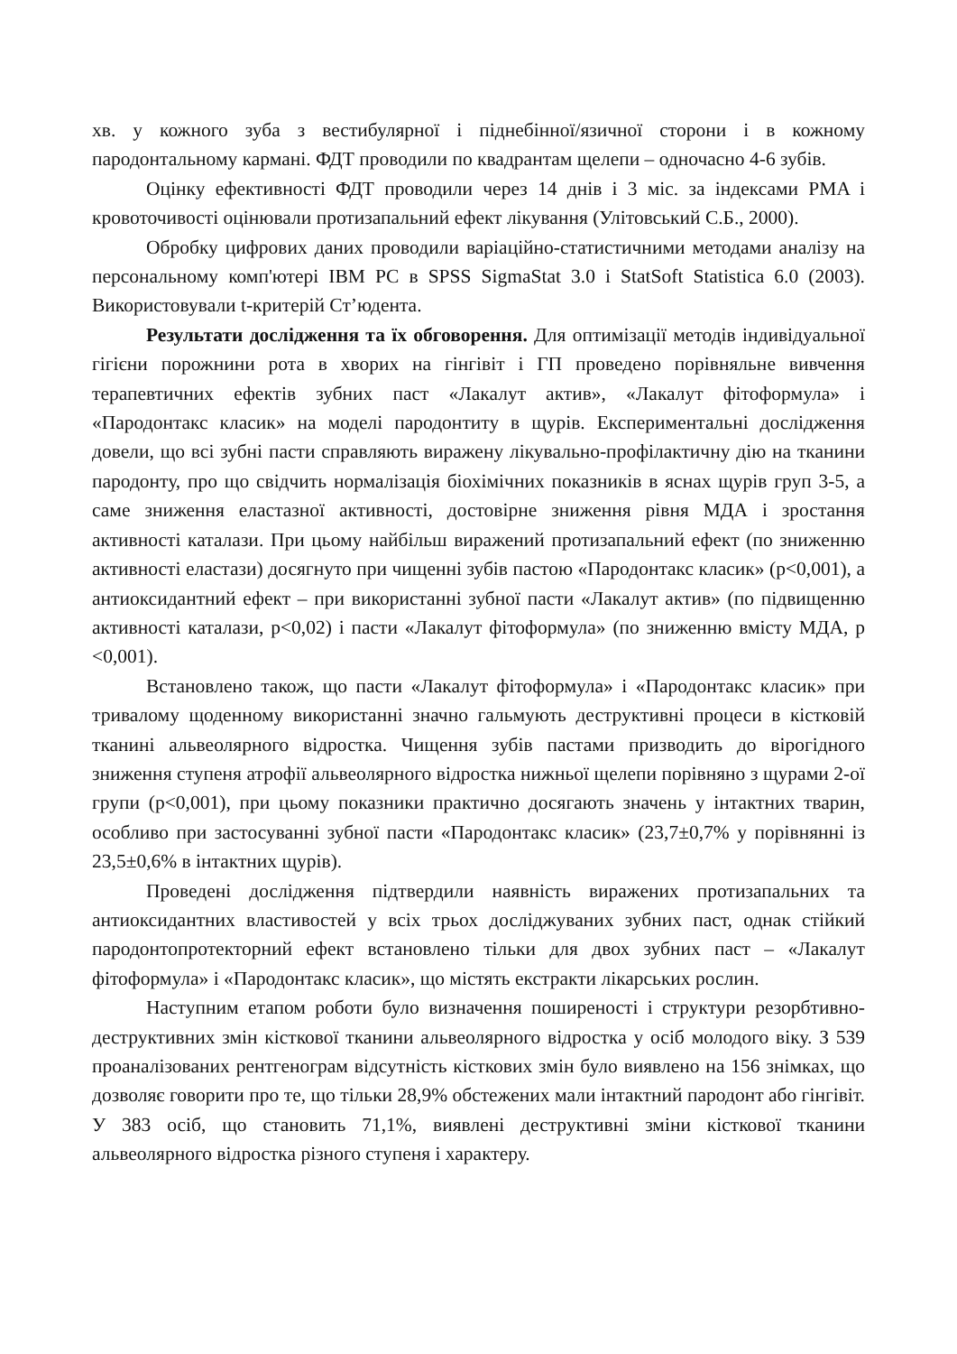хв. у кожного зуба з вестибулярної і піднебінної/язичної сторони і в кожному пародонтальному кармані. ФДТ проводили по квадрантам щелепи – одночасно 4-6 зубів.
Оцінку ефективності ФДТ проводили через 14 днів і 3 міс. за індексами PMA і кровоточивості оцінювали протизапальний ефект лікування (Улітовський С.Б., 2000).
Обробку цифрових даних проводили варіаційно-статистичними методами аналізу на персональному комп'ютері IBM PC в SPSS SigmaStat 3.0 і StatSoft Statistica 6.0 (2003). Використовували t-критерій Ст’юдента.
Результати дослідження та їх обговорення. Для оптимізації методів індивідуальної гігієни порожнини рота в хворих на гінгівіт і ГП проведено порівняльне вивчення терапевтичних ефектів зубних паст «Лакалут актив», «Лакалут фітоформула» і «Пародонтакс класик» на моделі пародонтиту в щурів. Експериментальні дослідження довели, що всі зубні пасти справляють виражену лікувально-профілактичну дію на тканини пародонту, про що свідчить нормалізація біохімічних показників в яснах щурів груп 3-5, а саме зниження еластазної активності, достовірне зниження рівня МДА і зростання активності каталази. При цьому найбільш виражений протизапальний ефект (по зниженню активності еластази) досягнуто при чищенні зубів пастою «Пародонтакс класик» (p<0,001), а антиоксидантний ефект – при використанні зубної пасти «Лакалут актив» (по підвищенню активності каталази, p<0,02) і пасти «Лакалут фітоформула» (по зниженню вмісту МДА, p <0,001).
Встановлено також, що пасти «Лакалут фітоформула» і «Пародонтакс класик» при тривалому щоденному використанні значно гальмують деструктивні процеси в кістковій тканині альвеолярного відростка. Чищення зубів пастами призводить до вірогідного зниження ступеня атрофії альвеолярного відростка нижньої щелепи порівняно з щурами 2-ої групи (p<0,001), при цьому показники практично досягають значень у інтактних тварин, особливо при застосуванні зубної пасти «Пародонтакс класик» (23,7±0,7% у порівнянні із 23,5±0,6% в інтактних щурів).
Проведені дослідження підтвердили наявність виражених протизапальних та антиоксидантних властивостей у всіх трьох досліджуваних зубних паст, однак стійкий пародонтопротекторний ефект встановлено тільки для двох зубних паст – «Лакалут фітоформула» і «Пародонтакс класик», що містять екстракти лікарських рослин.
Наступним етапом роботи було визначення поширеності і структури резорбтивно-деструктивних змін кісткової тканини альвеолярного відростка у осіб молодого віку. З 539 проаналізованих рентгенограм відсутність кісткових змін було виявлено на 156 знімках, що дозволяє говорити про те, що тільки 28,9% обстежених мали інтактний пародонт або гінгівіт. У 383 осіб, що становить 71,1%, виявлені деструктивні зміни кісткової тканини альвеолярного відростка різного ступеня і характеру.